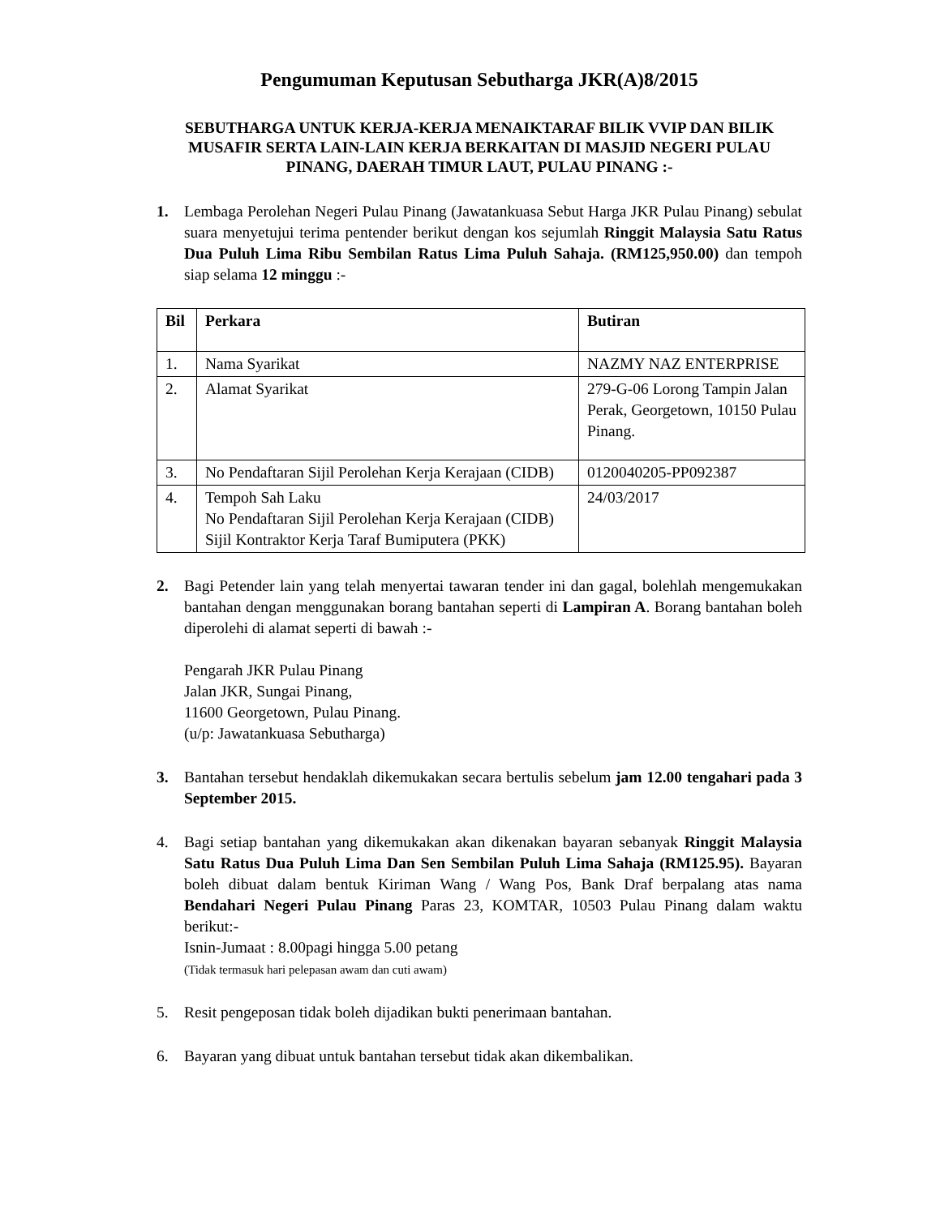Pengumuman Keputusan Sebutharga JKR(A)8/2015
SEBUTHARGA UNTUK KERJA-KERJA MENAIKTARAF BILIK VVIP DAN BILIK MUSAFIR SERTA LAIN-LAIN KERJA BERKAITAN DI MASJID NEGERI PULAU PINANG, DAERAH TIMUR LAUT, PULAU PINANG :-
1. Lembaga Perolehan Negeri Pulau Pinang (Jawatankuasa Sebut Harga JKR Pulau Pinang) sebulat suara menyetujui terima pentender berikut dengan kos sejumlah Ringgit Malaysia Satu Ratus Dua Puluh Lima Ribu Sembilan Ratus Lima Puluh Sahaja. (RM125,950.00) dan tempoh siap selama 12 minggu :-
| Bil | Perkara | Butiran |
| --- | --- | --- |
| 1. | Nama Syarikat | NAZMY NAZ ENTERPRISE |
| 2. | Alamat Syarikat | 279-G-06 Lorong Tampin Jalan Perak, Georgetown, 10150 Pulau Pinang. |
| 3. | No Pendaftaran Sijil Perolehan Kerja Kerajaan (CIDB) | 0120040205-PP092387 |
| 4. | Tempoh Sah Laku No Pendaftaran Sijil Perolehan Kerja Kerajaan (CIDB) Sijil Kontraktor Kerja Taraf Bumiputera (PKK) | 24/03/2017 |
2. Bagi Petender lain yang telah menyertai tawaran tender ini dan gagal, bolehlah mengemukakan bantahan dengan menggunakan borang bantahan seperti di Lampiran A. Borang bantahan boleh diperolehi di alamat seperti di bawah :-
Pengarah JKR Pulau Pinang
Jalan JKR, Sungai Pinang,
11600 Georgetown, Pulau Pinang.
(u/p: Jawatankuasa Sebutharga)
3. Bantahan tersebut hendaklah dikemukakan secara bertulis sebelum jam 12.00 tengahari pada 3 September 2015.
4. Bagi setiap bantahan yang dikemukakan akan dikenakan bayaran sebanyak Ringgit Malaysia Satu Ratus Dua Puluh Lima Dan Sen Sembilan Puluh Lima Sahaja (RM125.95). Bayaran boleh dibuat dalam bentuk Kiriman Wang / Wang Pos, Bank Draf berpalang atas nama Bendahari Negeri Pulau Pinang Paras 23, KOMTAR, 10503 Pulau Pinang dalam waktu berikut:-
Isnin-Jumaat : 8.00pagi hingga 5.00 petang
(Tidak termasuk hari pelepasan awam dan cuti awam)
5. Resit pengeposan tidak boleh dijadikan bukti penerimaan bantahan.
6. Bayaran yang dibuat untuk bantahan tersebut tidak akan dikembalikan.